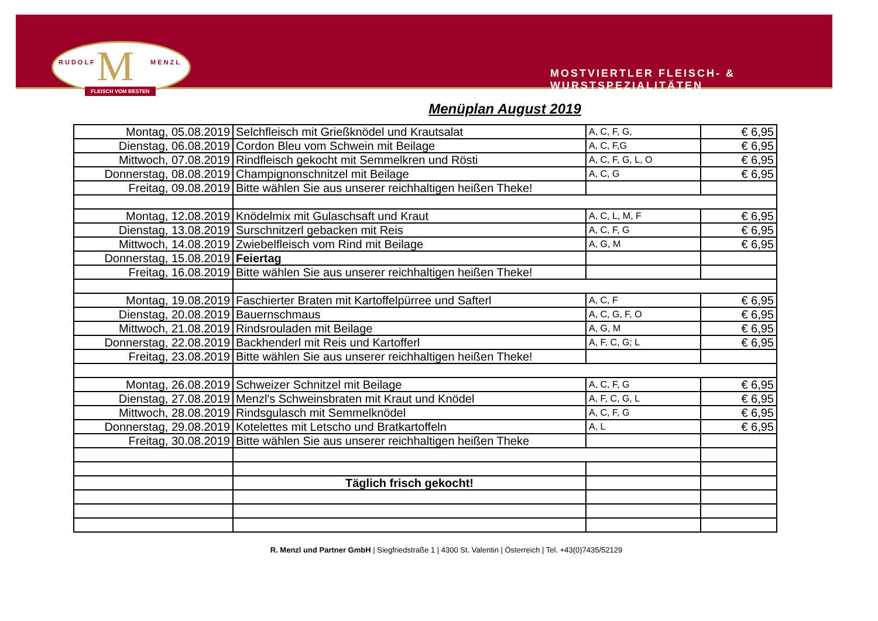M
RUDOLF MENZL
FLEISCH VOM BESTEN
MOSTVIERTLER FLEISCH- & WURSTSPEZIALITÄTEN
Menüplan August 2019
| Montag, 05.08.2019 | Selchfleisch mit Grießknödel und Krautsalat | A, C, F, G, | € 6,95 |
| Dienstag, 06.08.2019 | Cordon Bleu vom Schwein mit Beilage | A, C, F,G | € 6,95 |
| Mittwoch, 07.08.2019 | Rindfleisch gekocht mit Semmelkren und Rösti | A, C, F, G, L, O | € 6,95 |
| Donnerstag, 08.08.2019 | Champignonschnitzel mit Beilage | A, C, G | € 6,95 |
| Freitag, 09.08.2019 | Bitte wählen Sie aus unserer reichhaltigen heißen Theke! | | |
| Montag, 12.08.2019 | Knödelmix mit Gulaschsaft und Kraut | A, C, L, M, F | € 6,95 |
| Dienstag, 13.08.2019 | Surschnitzerl gebacken mit Reis | A, C, F, G | € 6,95 |
| Mittwoch, 14.08.2019 | Zwiebelfleisch vom Rind mit Beilage | A, G, M | € 6,95 |
| Donnerstag, 15.08.2019 | Feiertag | | |
| Freitag, 16.08.2019 | Bitte wählen Sie aus unserer reichhaltigen heißen Theke! | | |
| Montag, 19.08.2019 | Faschierter Braten mit Kartoffelpürree und Safterl | A, C, F | € 6,95 |
| Dienstag, 20.08.2019 | Bauernschmaus | A, C, G, F, O | € 6,95 |
| Mittwoch, 21.08.2019 | Rindsrouladen mit Beilage | A, G, M | € 6,95 |
| Donnerstag, 22.08.2019 | Backhenderl mit Reis und Kartofferl | A, F, C, G; L | € 6,95 |
| Freitag, 23.08.2019 | Bitte wählen Sie aus unserer reichhaltigen heißen Theke! | | |
| Montag, 26.08.2019 | Schweizer Schnitzel mit Beilage | A, C, F, G | € 6,95 |
| Dienstag, 27.08.2019 | Menzl's Schweinsbraten mit Kraut und Knödel | A, F, C, G, L | € 6,95 |
| Mittwoch, 28.08.2019 | Rindsgulasch mit Semmelknödel | A, C, F, G | € 6,95 |
| Donnerstag, 29.08.2019 | Kotelettes mit Letscho und Bratkartoffeln | A, L | € 6,95 |
| Freitag, 30.08.2019 | Bitte wählen Sie aus unserer reichhaltigen heißen Theke | | |
| | Täglich frisch gekocht! | | |
R. Menzl und Partner GmbH | Siegfriedstraße 1 | 4300 St. Valentin | Österreich | Tel. +43(0)7435/52129